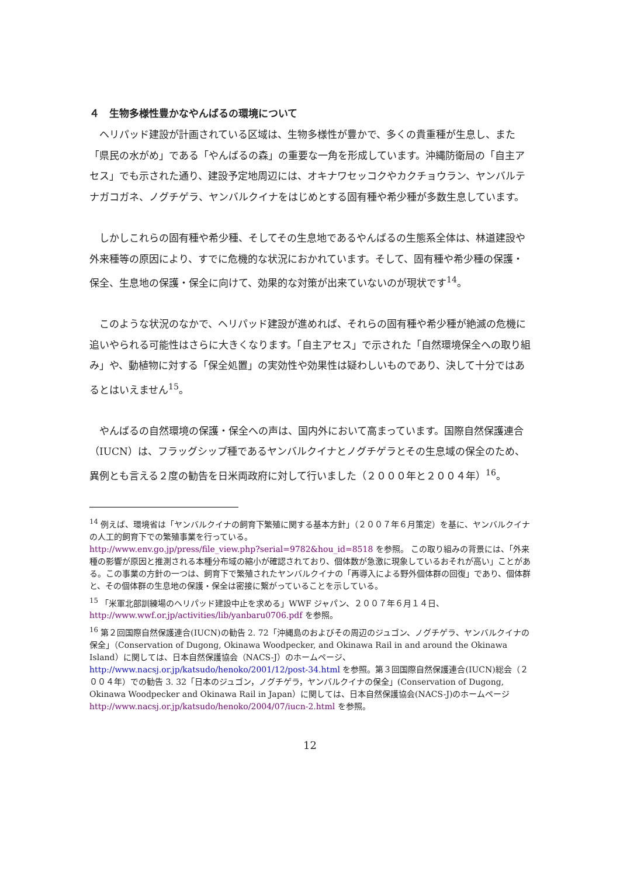４　生物多様性豊かなやんばるの環境について
ヘリパッド建設が計画されている区域は、生物多様性が豊かで、多くの貴重種が生息し、また「県民の水がめ」である「やんばるの森」の重要な一角を形成しています。沖縄防衛局の「自主アセス」でも示された通り、建設予定地周辺には、オキナワセッコクやカクチョウラン、ヤンバルテナガコガネ、ノグチゲラ、ヤンバルクイナをはじめとする固有種や希少種が多数生息しています。
しかしこれらの固有種や希少種、そしてその生息地であるやんばるの生態系全体は、林道建設や外来種等の原因により、すでに危機的な状況におかれています。そして、固有種や希少種の保護・保全、生息地の保護・保全に向けて、効果的な対策が出来ていないのが現状です<sup>14</sup>。
このような状況のなかで、ヘリパッド建設が進めれば、それらの固有種や希少種が絶滅の危機に追いやられる可能性はさらに大きくなります。「自主アセス」で示された「自然環境保全への取り組み」や、動植物に対する「保全処置」の実効性や効果性は疑わしいものであり、決して十分ではあるとはいえません<sup>15</sup>。
やんばるの自然環境の保護・保全への声は、国内外において高まっています。国際自然保護連合（IUCN）は、フラッグシップ種であるヤンバルクイナとノグチゲラとその生息域の保全のため、異例とも言える２度の勧告を日米両政府に対して行いました（２０００年と２００４年）<sup>16</sup>。
<sup>14</sup> 例えば、環境省は「ヤンバルクイナの飼育下繁殖に関する基本方針」（２００７年６月策定）を基に、ヤンバルクイナの人工的飼育下での繁殖事業を行っている。
http://www.env.go.jp/press/file_view.php?serial=9782&hou_id=8518 を参照。 この取り組みの背景には、「外来種の影響が原因と推測される本種分布域の縮小が確認されており、個体数が急激に現象しているおそれが高い」ことがある。この事業の方針の一つは、飼育下で繁殖されたヤンバルクイナの「再導入による野外個体群の回復」であり、個体群と、その個体群の生息地の保護・保全は密接に繋がっていることを示している。
<sup>15</sup> 「米軍北部訓練場のヘリパッド建設中止を求める」WWF ジャパン、２００７年６月１４日、http://www.wwf.or.jp/activities/lib/yanbaru0706.pdf を参照。
<sup>16</sup> 第２回国際自然保護連合(IUCN)の勧告 2. 72「沖縄島のおよびその周辺のジュゴン、ノグチゲラ、ヤンバルクイナの保全」（Conservation of Dugong, Okinawa Woodpecker, and Okinawa Rail in and around the Okinawa Island）に関しては、日本自然保護協会（NACS-J）のホームページ、http://www.nacsj.or.jp/katsudo/henoko/2001/12/post-34.html を参照。第３回国際自然保護連合(IUCN)総会（２００４年）での勧告 3. 32「日本のジュゴン，ノグチゲラ，ヤンバルクイナの保全」(Conservation of Dugong, Okinawa Woodpecker and Okinawa Rail in Japan）に関しては、日本自然保護協会(NACS-J)のホームページ
http://www.nacsj.or.jp/katsudo/henoko/2004/07/iucn-2.html を参照。
12